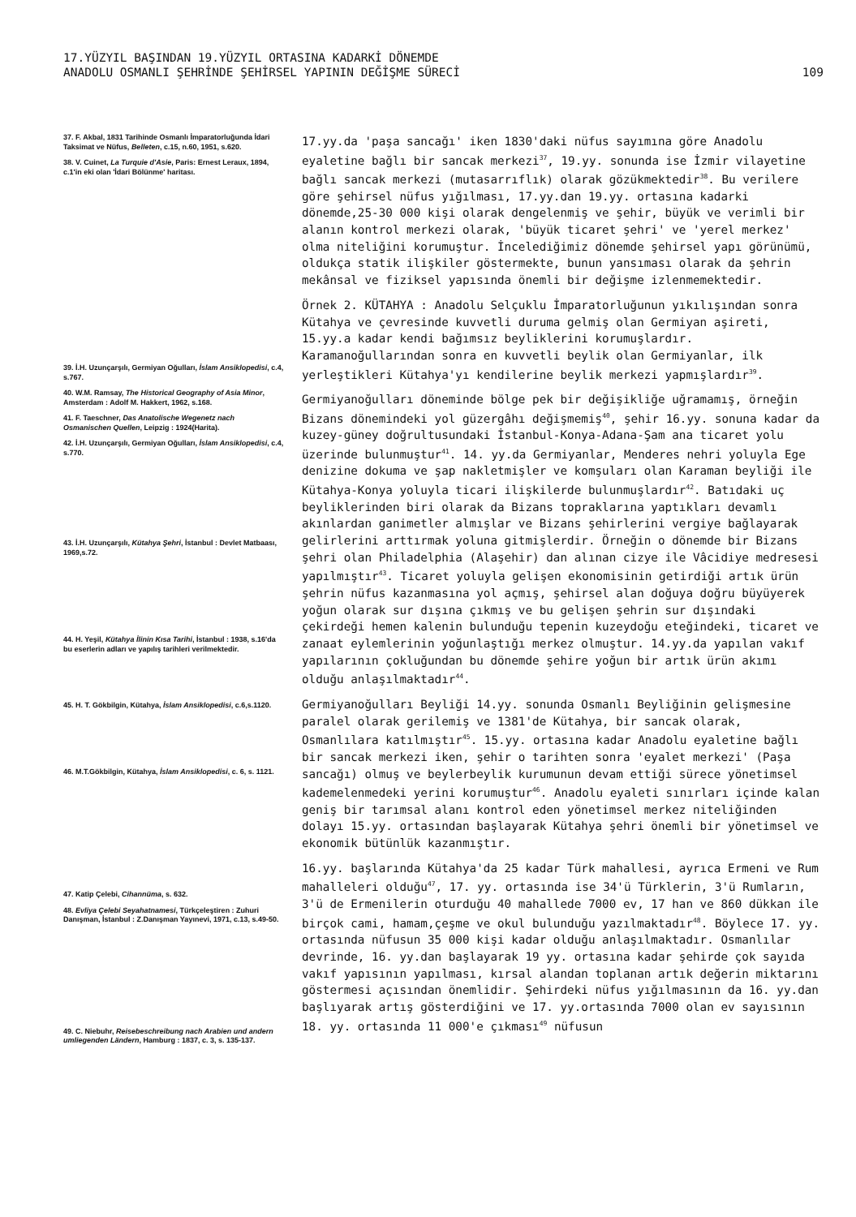17.YÜZYIL BAŞINDAN 19.YÜZYIL ORTASINA KADARKİ DÖNEMDE
ANADOLU OSMANLI ŞEHRİNDE ŞEHİRSEL YAPININ DEĞİŞME SÜRECİ
109
37. F. Akbal, 1831 Tarihinde Osmanlı İmparatorluğunda İdari Taksimat ve Nüfus, Belleten, c.15, n.60, 1951, s.620.
38. V. Cuinet, La Turquie d'Asie, Paris: Ernest Leraux, 1894, c.1'in eki olan 'İdari Bölünme' haritası.
39. İ.H. Uzunçarşılı, Germiyan Oğulları, İslam Ansiklopedisi, c.4, s.767.
40. W.M. Ramsay, The Historical Geography of Asia Minor, Amsterdam : Adolf M. Hakkert, 1962, s.168.
41. F. Taeschner, Das Anatolische Wegenetz nach Osmanischen Quellen, Leipzig : 1924(Harita).
42. İ.H. Uzunçarşılı, Germiyan Oğulları, İslam Ansiklopedisi, c.4, s.770.
43. İ.H. Uzunçarşılı, Kütahya Şehri, İstanbul : Devlet Matbaası, 1969,s.72.
44. H. Yeşil, Kütahya İlinin Kısa Tarihi, İstanbul : 1938, s.16'da bu eserlerin adları ve yapılış tarihleri verilmektedir.
45. H. T. Gökbilgin, Kütahya, İslam Ansiklopedisi, c.6,s.1120.
46. M.T.Gökbilgin, Kütahya, İslam Ansiklopedisi, c. 6, s. 1121.
47. Katip Çelebi, Cihannüma, s. 632.
48. Evliya Çelebi Seyahatnamesi, Türkçeleştiren : Zuhuri Danışman, İstanbul : Z.Danışman Yayınevi, 1971, c.13, s.49-50.
49. C. Niebuhr, Reisebeschreibung nach Arabien und andern umliegenden Ländern, Hamburg : 1837, c. 3, s. 135-137.
17.yy.da 'paşa sancağı' iken 1830'daki nüfus sayımına göre Anadolu eyaletine bağlı bir sancak merkezi<sup>37</sup>, 19.yy. sonunda ise İzmir vilayetine bağlı sancak merkezi (mutasarrıflık) olarak gözükmektedir<sup>38</sup>. Bu verilere göre şehirsel nüfus yığılması, 17.yy.dan 19.yy. ortasına kadarki dönemde,25-30 000 kişi olarak dengelenmiş ve şehir, büyük ve verimli bir alanın kontrol merkezi olarak, 'büyük ticaret şehri' ve 'yerel merkez' olma niteliğini korumuştur. İncelediğimiz dönemde şehirsel yapı görünümü, oldukça statik ilişkiler göstermekte, bunun yansıması olarak da şehrin mekânsal ve fiziksel yapısında önemli bir değişme izlenmemektedir.
Örnek 2. KÜTAHYA : Anadolu Selçuklu İmparatorluğunun yıkılışından sonra Kütahya ve çevresinde kuvvetli duruma gelmiş olan Germiyan aşireti, 15.yy.a kadar kendi bağımsız beyliklerini korumuşlardır. Karamanoğullarından sonra en kuvvetli beylik olan Germiyanlar, ilk yerleştikleri Kütahya'yı kendilerine beylik merkezi yapmışlardır<sup>39</sup>.
Germiyanoğulları döneminde bölge pek bir değişikliğe uğramamış, örneğin Bizans dönemindeki yol güzergâhı değişmemiş<sup>40</sup>, şehir 16.yy. sonuna kadar da kuzey-güney doğrultusundaki İstanbul-Konya-Adana-Şam ana ticaret yolu üzerinde bulunmuştur<sup>41</sup>. 14. yy.da Germiyanlar, Menderes nehri yoluyla Ege denizine dokuma ve şap nakletmişler ve komşuları olan Karaman beyliği ile Kütahya-Konya yoluyla ticari ilişkilerde bulunmuşlardır<sup>42</sup>. Batıdaki uç beyliklerinden biri olarak da Bizans topraklarına yaptıkları devamlı akınlardan ganimetler almışlar ve Bizans şehirlerini vergiye bağlayarak gelirlerini arttırmak yoluna gitmişlerdir. Örneğin o dönemde bir Bizans şehri olan Philadelphia (Alaşehir) dan alınan cizye ile Vâcidiye medresesi yapılmıştır<sup>43</sup>. Ticaret yoluyla gelişen ekonomisinin getirdiği artık ürün şehrin nüfus kazanmasına yol açmış, şehirsel alan doğuya doğru büyüyerek yoğun olarak sur dışına çıkmış ve bu gelişen şehrin sur dışındaki çekirdeği hemen kalenin bulunduğu tepenin kuzeydoğu eteğindeki, ticaret ve zanaat eylemlerinin yoğunlaştığı merkez olmuştur. 14.yy.da yapılan vakıf yapılarının çokluğundan bu dönemde şehire yoğun bir artık ürün akımı olduğu anlaşılmaktadır<sup>44</sup>.
Germiyanoğulları Beyliği 14.yy. sonunda Osmanlı Beyliğinin gelişmesine paralel olarak gerilemiş ve 1381'de Kütahya, bir sancak olarak, Osmanlılara katılmıştır<sup>45</sup>. 15.yy. ortasına kadar Anadolu eyaletine bağlı bir sancak merkezi iken, şehir o tarihten sonra 'eyalet merkezi' (Paşa sancağı) olmuş ve beylerbeylik kurumunun devam ettiği sürece yönetimsel kademelenmedeki yerini korumuştur<sup>46</sup>. Anadolu eyaleti sınırları içinde kalan geniş bir tarımsal alanı kontrol eden yönetimsel merkez niteliğinden dolayı 15.yy. ortasından başlayarak Kütahya şehri önemli bir yönetimsel ve ekonomik bütünlük kazanmıştır.
16.yy. başlarında Kütahya'da 25 kadar Türk mahallesi, ayrıca Ermeni ve Rum mahalleleri olduğu<sup>47</sup>, 17. yy. ortasında ise 34'ü Türklerin, 3'ü Rumların, 3'ü de Ermenilerin oturduğu 40 mahallede 7000 ev, 17 han ve 860 dükkan ile birçok cami, hamam,çeşme ve okul bulunduğu yazılmaktadır<sup>48</sup>. Böylece 17. yy. ortasında nüfusun 35 000 kişi kadar olduğu anlaşılmaktadır. Osmanlılar devrinde, 16. yy.dan başlayarak 19 yy. ortasına kadar şehirde çok sayıda vakıf yapısının yapılması, kırsal alandan toplanan artık değerin miktarını göstermesi açısından önemlidir. Şehirdeki nüfus yığılmasının da 16. yy.dan başlıyarak artış gösterdiğini ve 17. yy.ortasında 7000 olan ev sayısının 18. yy. ortasında 11 000'e çıkması<sup>49</sup> nüfusun